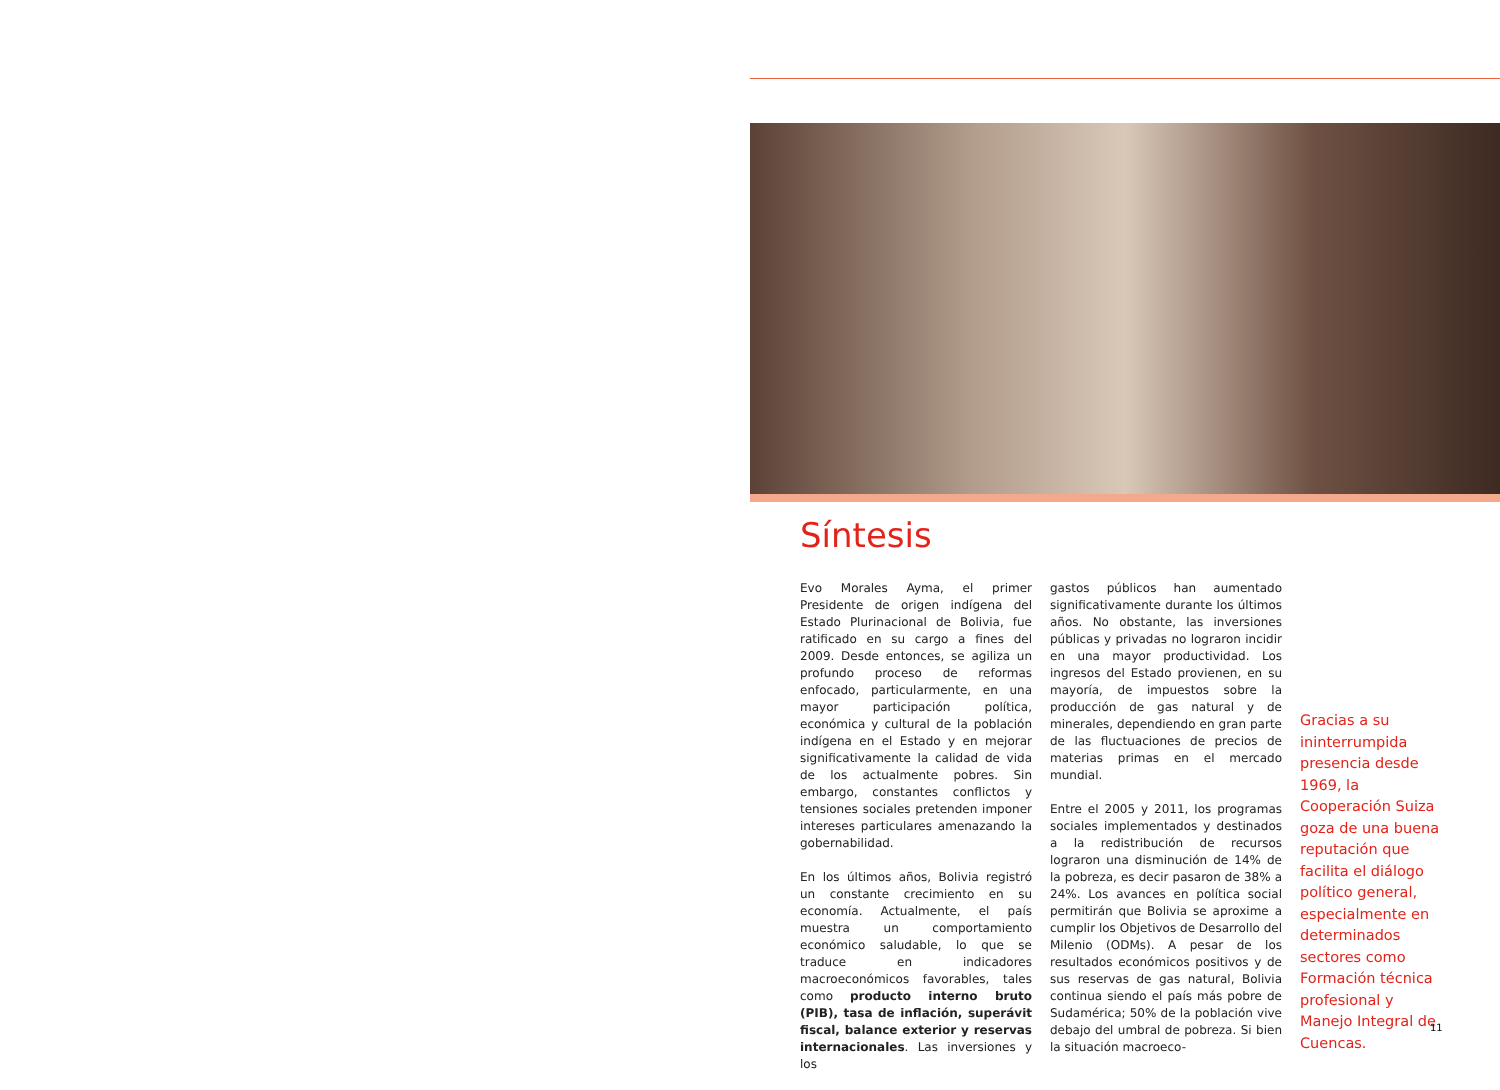Síntesis
Evo Morales Ayma, el primer Presidente de origen indígena del Estado Plurinacional de Bolivia, fue ratificado en su cargo a fines del 2009. Desde entonces, se agiliza un profundo proceso de reformas enfocado, particularmente, en una mayor participación política, económica y cultural de la población indígena en el Estado y en mejorar significativamente la calidad de vida de los actualmente pobres. Sin embargo, constantes conflictos y tensiones sociales pretenden imponer intereses particulares amenazando la gobernabilidad.
En los últimos años, Bolivia registró un constante crecimiento en su economía. Actualmente, el país muestra un comportamiento económico saludable, lo que se traduce en indicadores macroeconómicos favorables, tales como producto interno bruto (PIB), tasa de inflación, superávit fiscal, balance exterior y reservas internacionales. Las inversiones y los
gastos públicos han aumentado significativamente durante los últimos años. No obstante, las inversiones públicas y privadas no lograron incidir en una mayor productividad. Los ingresos del Estado provienen, en su mayoría, de impuestos sobre la producción de gas natural y de minerales, dependiendo en gran parte de las fluctuaciones de precios de materias primas en el mercado mundial.
Entre el 2005 y 2011, los programas sociales implementados y destinados a la redistribución de recursos lograron una disminución de 14% de la pobreza, es decir pasaron de 38% a 24%. Los avances en política social permitirán que Bolivia se aproxime a cumplir los Objetivos de Desarrollo del Milenio (ODMs). A pesar de los resultados económicos positivos y de sus reservas de gas natural, Bolivia continua siendo el país más pobre de Sudamérica; 50% de la población vive debajo del umbral de pobreza. Si bien la situación macroeco-
Gracias a su ininterrumpida presencia desde 1969, la Cooperación Suiza goza de una buena reputación que facilita el diálogo político general, especialmente en determinados sectores como Formación técnica profesional y Manejo Integral de Cuencas.
11